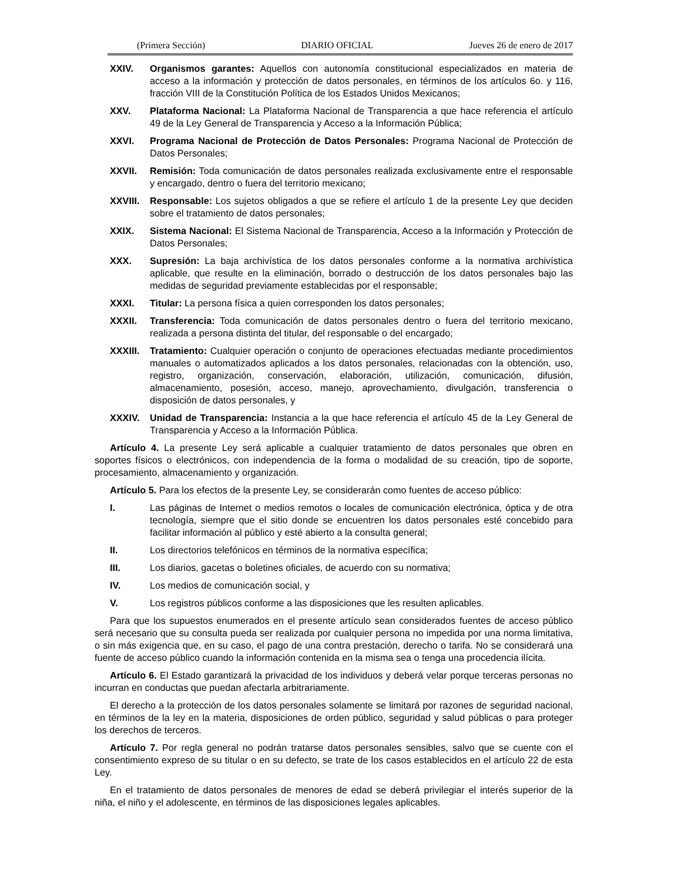(Primera Sección) DIARIO OFICIAL Jueves 26 de enero de 2017
XXIV. Organismos garantes: Aquellos con autonomía constitucional especializados en materia de acceso a la información y protección de datos personales, en términos de los artículos 6o. y 116, fracción VIII de la Constitución Política de los Estados Unidos Mexicanos;
XXV. Plataforma Nacional: La Plataforma Nacional de Transparencia a que hace referencia el artículo 49 de la Ley General de Transparencia y Acceso a la Información Pública;
XXVI. Programa Nacional de Protección de Datos Personales: Programa Nacional de Protección de Datos Personales;
XXVII. Remisión: Toda comunicación de datos personales realizada exclusivamente entre el responsable y encargado, dentro o fuera del territorio mexicano;
XXVIII. Responsable: Los sujetos obligados a que se refiere el artículo 1 de la presente Ley que deciden sobre el tratamiento de datos personales;
XXIX. Sistema Nacional: El Sistema Nacional de Transparencia, Acceso a la Información y Protección de Datos Personales;
XXX. Supresión: La baja archivística de los datos personales conforme a la normativa archivística aplicable, que resulte en la eliminación, borrado o destrucción de los datos personales bajo las medidas de seguridad previamente establecidas por el responsable;
XXXI. Titular: La persona física a quien corresponden los datos personales;
XXXII. Transferencia: Toda comunicación de datos personales dentro o fuera del territorio mexicano, realizada a persona distinta del titular, del responsable o del encargado;
XXXIII. Tratamiento: Cualquier operación o conjunto de operaciones efectuadas mediante procedimientos manuales o automatizados aplicados a los datos personales, relacionadas con la obtención, uso, registro, organización, conservación, elaboración, utilización, comunicación, difusión, almacenamiento, posesión, acceso, manejo, aprovechamiento, divulgación, transferencia o disposición de datos personales, y
XXXIV. Unidad de Transparencia: Instancia a la que hace referencia el artículo 45 de la Ley General de Transparencia y Acceso a la Información Pública.
Artículo 4. La presente Ley será aplicable a cualquier tratamiento de datos personales que obren en soportes físicos o electrónicos, con independencia de la forma o modalidad de su creación, tipo de soporte, procesamiento, almacenamiento y organización.
Artículo 5. Para los efectos de la presente Ley, se considerarán como fuentes de acceso público:
I. Las páginas de Internet o medios remotos o locales de comunicación electrónica, óptica y de otra tecnología, siempre que el sitio donde se encuentren los datos personales esté concebido para facilitar información al público y esté abierto a la consulta general;
II. Los directorios telefónicos en términos de la normativa específica;
III. Los diarios, gacetas o boletines oficiales, de acuerdo con su normativa;
IV. Los medios de comunicación social, y
V. Los registros públicos conforme a las disposiciones que les resulten aplicables.
Para que los supuestos enumerados en el presente artículo sean considerados fuentes de acceso público será necesario que su consulta pueda ser realizada por cualquier persona no impedida por una norma limitativa, o sin más exigencia que, en su caso, el pago de una contra prestación, derecho o tarifa. No se considerará una fuente de acceso público cuando la información contenida en la misma sea o tenga una procedencia ilícita.
Artículo 6. El Estado garantizará la privacidad de los individuos y deberá velar porque terceras personas no incurran en conductas que puedan afectarla arbitrariamente.
El derecho a la protección de los datos personales solamente se limitará por razones de seguridad nacional, en términos de la ley en la materia, disposiciones de orden público, seguridad y salud públicas o para proteger los derechos de terceros.
Artículo 7. Por regla general no podrán tratarse datos personales sensibles, salvo que se cuente con el consentimiento expreso de su titular o en su defecto, se trate de los casos establecidos en el artículo 22 de esta Ley.
En el tratamiento de datos personales de menores de edad se deberá privilegiar el interés superior de la niña, el niño y el adolescente, en términos de las disposiciones legales aplicables.